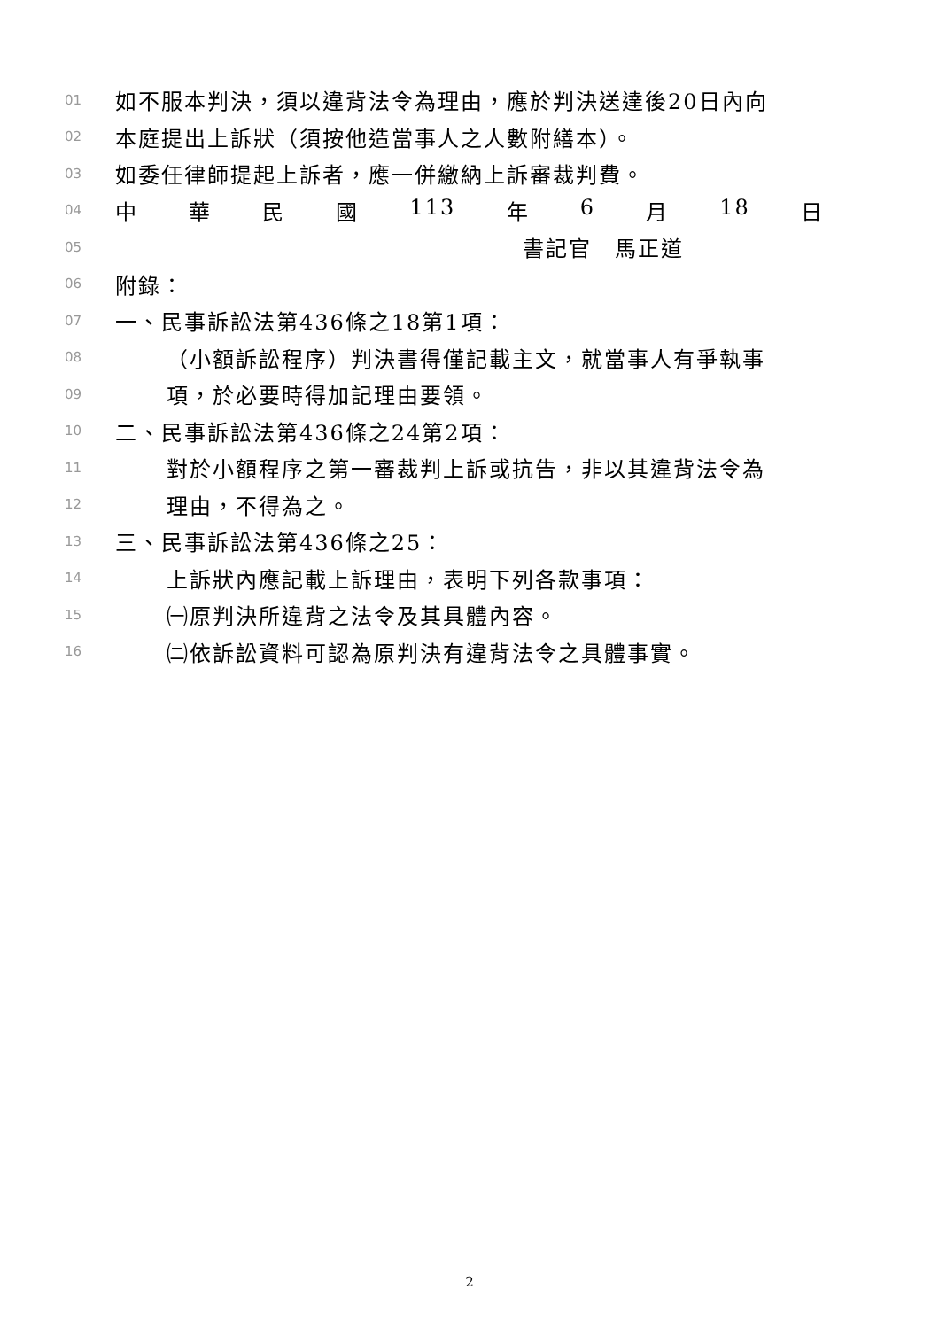01 如不服本判決，須以違背法令為理由，應於判決送達後20日內向
02 本庭提出上訴狀（須按他造當事人之人數附繕本）。
03 如委任律師提起上訴者，應一併繳納上訴審裁判費。
04 中 華 民 國 113 年 6 月 18 日
05 書記官　馬正道
06 附錄：
07 一、民事訴訟法第436條之18第1項：
08 （小額訴訟程序）判決書得僅記載主文，就當事人有爭執事
09 項，於必要時得加記理由要領。
10 二、民事訴訟法第436條之24第2項：
11 對於小額程序之第一審裁判上訴或抗告，非以其違背法令為
12 理由，不得為之。
13 三、民事訴訟法第436條之25：
14 上訴狀內應記載上訴理由，表明下列各款事項：
15 ㈠原判決所違背之法令及其具體內容。
16 ㈡依訴訟資料可認為原判決有違背法令之具體事實。
2